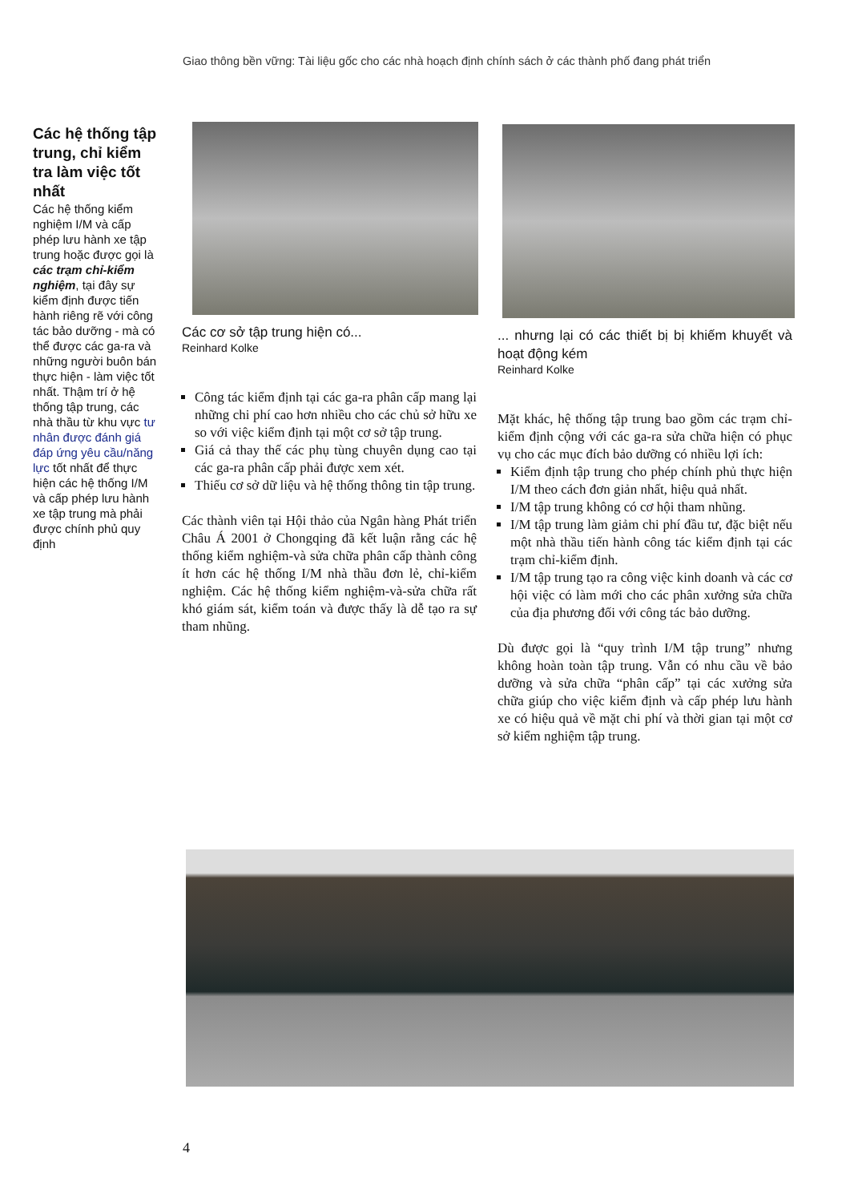Giao thông bền vững: Tài liệu gốc cho các nhà hoạch định chính sách ở các thành phố đang phát triển
Các hệ thống tập trung, chỉ kiểm tra làm việc tốt nhất
Các hệ thống kiểm nghiệm I/M và cấp phép lưu hành xe tập trung hoặc được gọi là các trạm chỉ-kiểm nghiệm, tại đây sự kiểm định được tiến hành riêng rẽ với công tác bảo dưỡng - mà có thể được các ga-ra và những người buôn bán thực hiện - làm việc tốt nhất. Thậm trí ở hệ thống tập trung, các nhà thầu từ khu vực tư nhân được đánh giá đáp ứng yêu cầu/năng lực tốt nhất để thực hiện các hệ thống I/M và cấp phép lưu hành xe tập trung mà phải được chính phủ quy định
Các cơ sở tập trung hiện có...
Reinhard Kolke
Công tác kiểm định tại các ga-ra phân cấp mang lại những chi phí cao hơn nhiều cho các chủ sở hữu xe so với việc kiểm định tại một cơ sở tập trung.
Giá cả thay thế các phụ tùng chuyên dụng cao tại các ga-ra phân cấp phải được xem xét.
Thiếu cơ sở dữ liệu và hệ thống thông tin tập trung.
Các thành viên tại Hội thảo của Ngân hàng Phát triển Châu Á 2001 ở Chongqing đã kết luận rằng các hệ thống kiểm nghiệm-và sửa chữa phân cấp thành công ít hơn các hệ thống I/M nhà thầu đơn lẻ, chỉ-kiểm nghiệm. Các hệ thống kiểm nghiệm-và-sửa chữa rất khó giám sát, kiểm toán và được thấy là dễ tạo ra sự tham nhũng.
... nhưng lại có các thiết bị bị khiếm khuyết và hoạt động kém
Reinhard Kolke
Mặt khác, hệ thống tập trung bao gồm các trạm chỉ-kiểm định cộng với các ga-ra sửa chữa hiện có phục vụ cho các mục đích bảo dưỡng có nhiều lợi ích:
Kiểm định tập trung cho phép chính phủ thực hiện I/M theo cách đơn giản nhất, hiệu quả nhất.
I/M tập trung không có cơ hội tham nhũng.
I/M tập trung làm giảm chi phí đầu tư, đặc biệt nếu một nhà thầu tiến hành công tác kiểm định tại các trạm chỉ-kiểm định.
I/M tập trung tạo ra công việc kinh doanh và các cơ hội việc có làm mới cho các phân xưởng sửa chữa của địa phương đối với công tác bảo dưỡng.
Dù được gọi là “quy trình I/M tập trung” nhưng không hoàn toàn tập trung. Vẫn có nhu cầu về bảo dưỡng và sửa chữa “phân cấp” tại các xưởng sửa chữa giúp cho việc kiểm định và cấp phép lưu hành xe có hiệu quả về mặt chi phí và thời gian tại một cơ sở kiểm nghiệm tập trung.
4